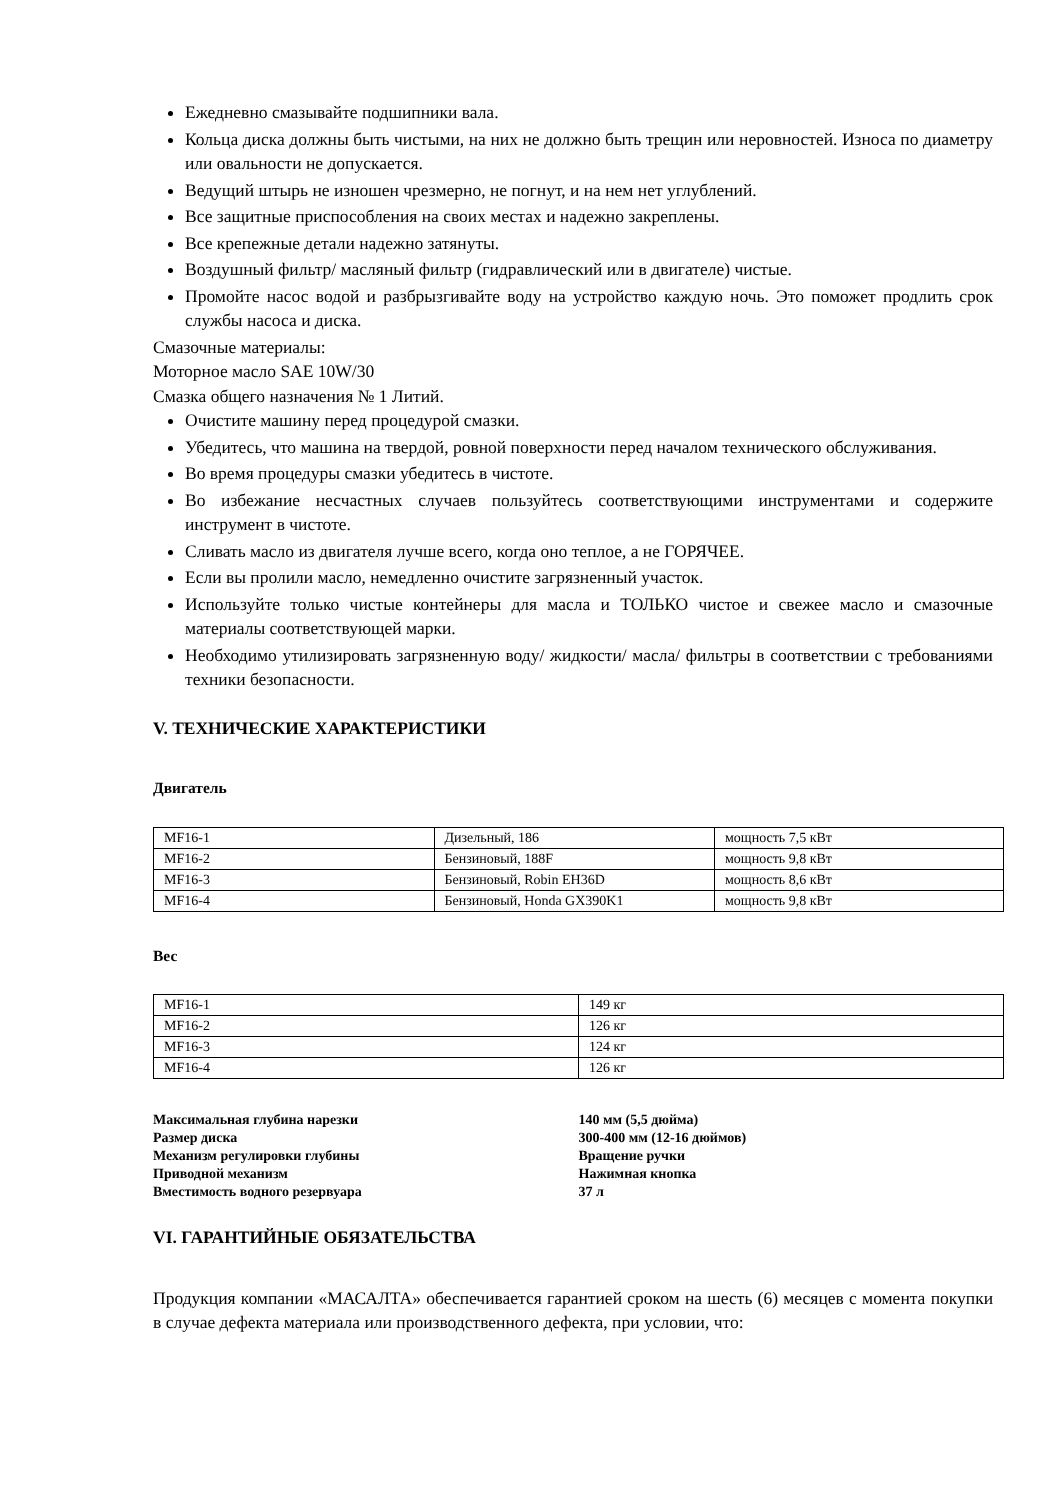Ежедневно смазывайте подшипники вала.
Кольца диска должны быть чистыми, на них не должно быть трещин или неровностей. Износа по диаметру или овальности не допускается.
Ведущий штырь не изношен чрезмерно, не погнут, и на нем нет углублений.
Все защитные приспособления на своих местах и надежно закреплены.
Все крепежные детали надежно затянуты.
Воздушный фильтр/ масляный фильтр (гидравлический или в двигателе) чистые.
Промойте насос водой и разбрызгивайте воду на устройство каждую ночь. Это поможет продлить срок службы насоса и диска.
Смазочные материалы:
Моторное масло SAE 10W/30
Смазка общего назначения № 1 Литий.
Очистите машину перед процедурой смазки.
Убедитесь, что машина на твердой, ровной поверхности перед началом технического обслуживания.
Во время процедуры смазки убедитесь в чистоте.
Во избежание несчастных случаев пользуйтесь соответствующими инструментами и содержите инструмент в чистоте.
Сливать масло из двигателя лучше всего, когда оно теплое, а не ГОРЯЧЕЕ.
Если вы пролили масло, немедленно очистите загрязненный участок.
Используйте только чистые контейнеры для масла и ТОЛЬКО чистое и свежее масло и смазочные материалы соответствующей марки.
Необходимо утилизировать загрязненную воду/ жидкости/ масла/ фильтры в соответствии с требованиями техники безопасности.
V. ТЕХНИЧЕСКИЕ ХАРАКТЕРИСТИКИ
Двигатель
| MF16-1 | Дизельный, 186 | мощность 7,5 кВт |
| MF16-2 | Бензиновый, 188F | мощность 9,8 кВт |
| MF16-3 | Бензиновый, Robin EH36D | мощность 8,6 кВт |
| MF16-4 | Бензиновый, Honda GX390K1 | мощность 9,8 кВт |
Вес
| MF16-1 | 149 кг |
| MF16-2 | 126 кг |
| MF16-3 | 124 кг |
| MF16-4 | 126 кг |
| Максимальная глубина нарезки | 140 мм (5,5 дюйма) |
| Размер диска | 300-400 мм (12-16 дюймов) |
| Механизм регулировки глубины | Вращение ручки |
| Приводной механизм | Нажимная кнопка |
| Вместимость водного резервуара | 37 л |
VI. ГАРАНТИЙНЫЕ ОБЯЗАТЕЛЬСТВА
Продукция компании «МАСАЛТА» обеспечивается гарантией сроком на шесть (6) месяцев с момента покупки в случае дефекта материала или производственного дефекта, при условии, что: